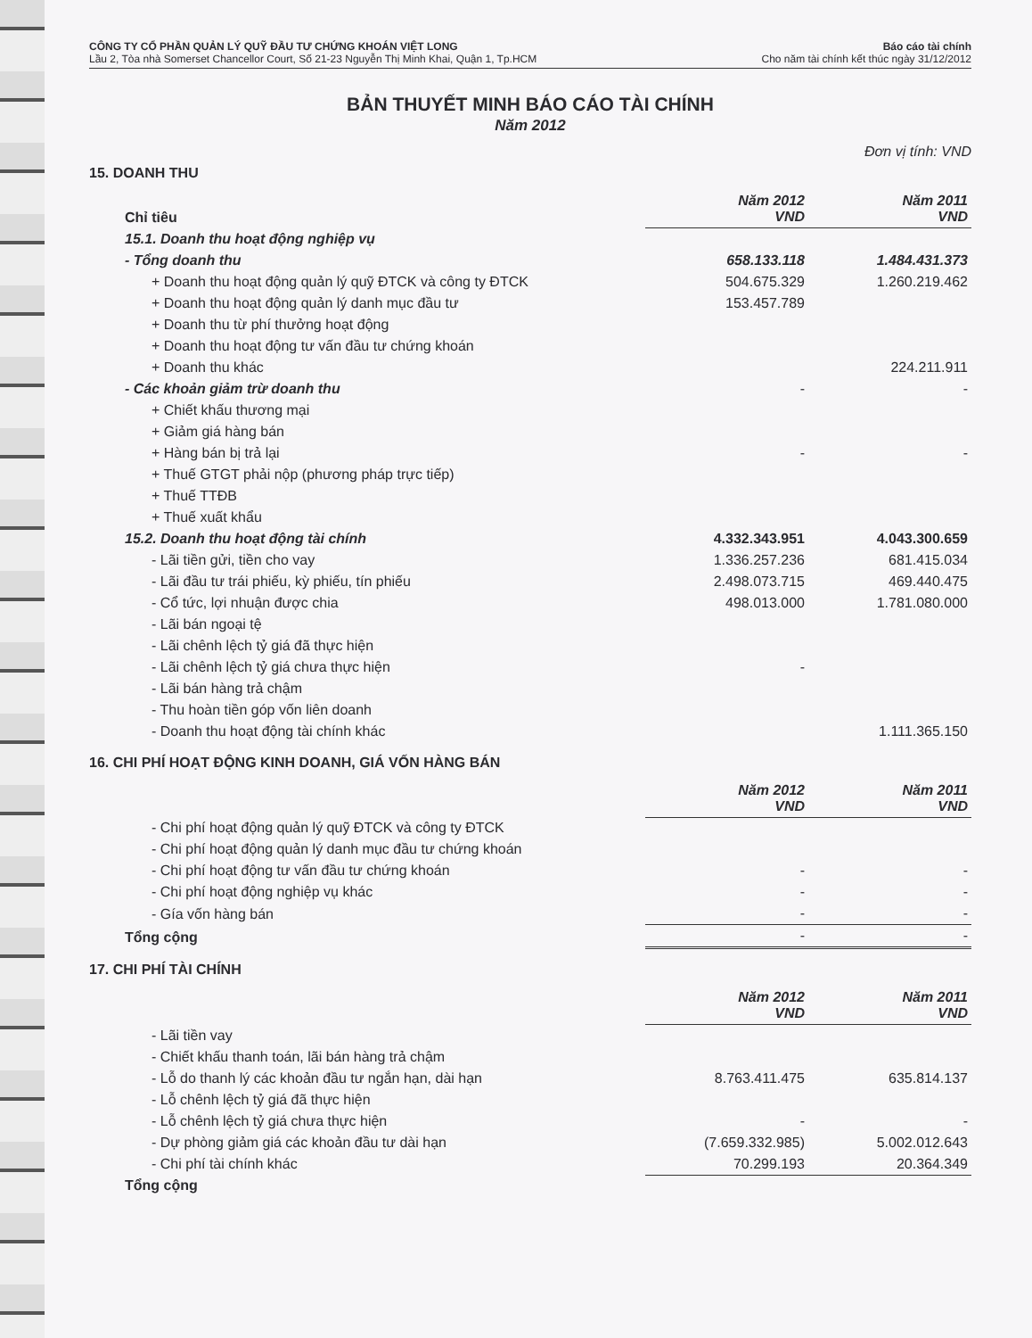CÔNG TY CỔ PHẦN QUẢN LÝ QUỸ ĐẦU TƯ CHỨNG KHOÁN VIỆT LONG
Lầu 2, Tòa nhà Somerset Chancellor Court, Số 21-23 Nguyễn Thị Minh Khai, Quận 1, Tp.HCM
Báo cáo tài chính
Cho năm tài chính kết thúc ngày 31/12/2012
BẢN THUYẾT MINH BÁO CÁO TÀI CHÍNH
Năm 2012
Đơn vị tính: VND
15. DOANH THU
| Chỉ tiêu | Năm 2012 VND | Năm 2011 VND |
| --- | --- | --- |
| 15.1. Doanh thu hoạt động nghiệp vụ | | |
| - Tổng doanh thu | 658.133.118 | 1.484.431.373 |
| + Doanh thu hoạt động quản lý quỹ ĐTCK và công ty ĐTCK | 504.675.329 | 1.260.219.462 |
| + Doanh thu hoạt động quản lý danh mục đầu tư | 153.457.789 | |
| + Doanh thu từ phí thưởng hoạt động | | |
| + Doanh thu hoạt động tư vấn đầu tư chứng khoán | | |
| + Doanh thu khác | | 224.211.911 |
| - Các khoản giảm trừ doanh thu | - | - |
| + Chiết khấu thương mại | | |
| + Giảm giá hàng bán | | |
| + Hàng bán bị trả lại | - | - |
| + Thuế GTGT phải nộp (phương pháp trực tiếp) | | |
| + Thuế TTĐB | | |
| + Thuế xuất khẩu | | |
| 15.2. Doanh thu hoạt động tài chính | 4.332.343.951 | 4.043.300.659 |
| - Lãi tiền gửi, tiền cho vay | 1.336.257.236 | 681.415.034 |
| - Lãi đầu tư trái phiếu, kỳ phiếu, tín phiếu | 2.498.073.715 | 469.440.475 |
| - Cổ tức, lợi nhuận được chia | 498.013.000 | 1.781.080.000 |
| - Lãi bán ngoại tệ | | |
| - Lãi chênh lệch tỷ giá đã thực hiện | | |
| - Lãi chênh lệch tỷ giá chưa thực hiện | - | |
| - Lãi bán hàng trả chậm | | |
| - Thu hoàn tiền góp vốn liên doanh | | |
| - Doanh thu hoạt động tài chính khác | | 1.111.365.150 |
16. CHI PHÍ HOẠT ĐỘNG KINH DOANH, GIÁ VỐN HÀNG BÁN
| | Năm 2012 VND | Năm 2011 VND |
| --- | --- | --- |
| - Chi phí hoạt động quản lý quỹ ĐTCK và công ty ĐTCK | | |
| - Chi phí hoạt động quản lý danh mục đầu tư chứng khoán | | |
| - Chi phí hoạt động tư vấn đầu tư chứng khoán | - | - |
| - Chi phí hoạt động nghiệp vụ khác | - | - |
| - Gía vốn hàng bán | - | - |
| Tổng cộng | - | - |
17. CHI PHÍ TÀI CHÍNH
| | Năm 2012 VND | Năm 2011 VND |
| --- | --- | --- |
| - Lãi tiền vay | | |
| - Chiết khấu thanh toán, lãi bán hàng trả chậm | | |
| - Lỗ do thanh lý các khoản đầu tư ngắn hạn, dài hạn | 8.763.411.475 | 635.814.137 |
| - Lỗ chênh lệch tỷ giá đã thực hiện | | |
| - Lỗ chênh lệch tỷ giá chưa thực hiện | - | - |
| - Dự phòng giảm giá các khoản đầu tư dài hạn | (7.659.332.985) | 5.002.012.643 |
| - Chi phí tài chính khác | 70.299.193 | 20.364.349 |
| Tổng cộng | | |